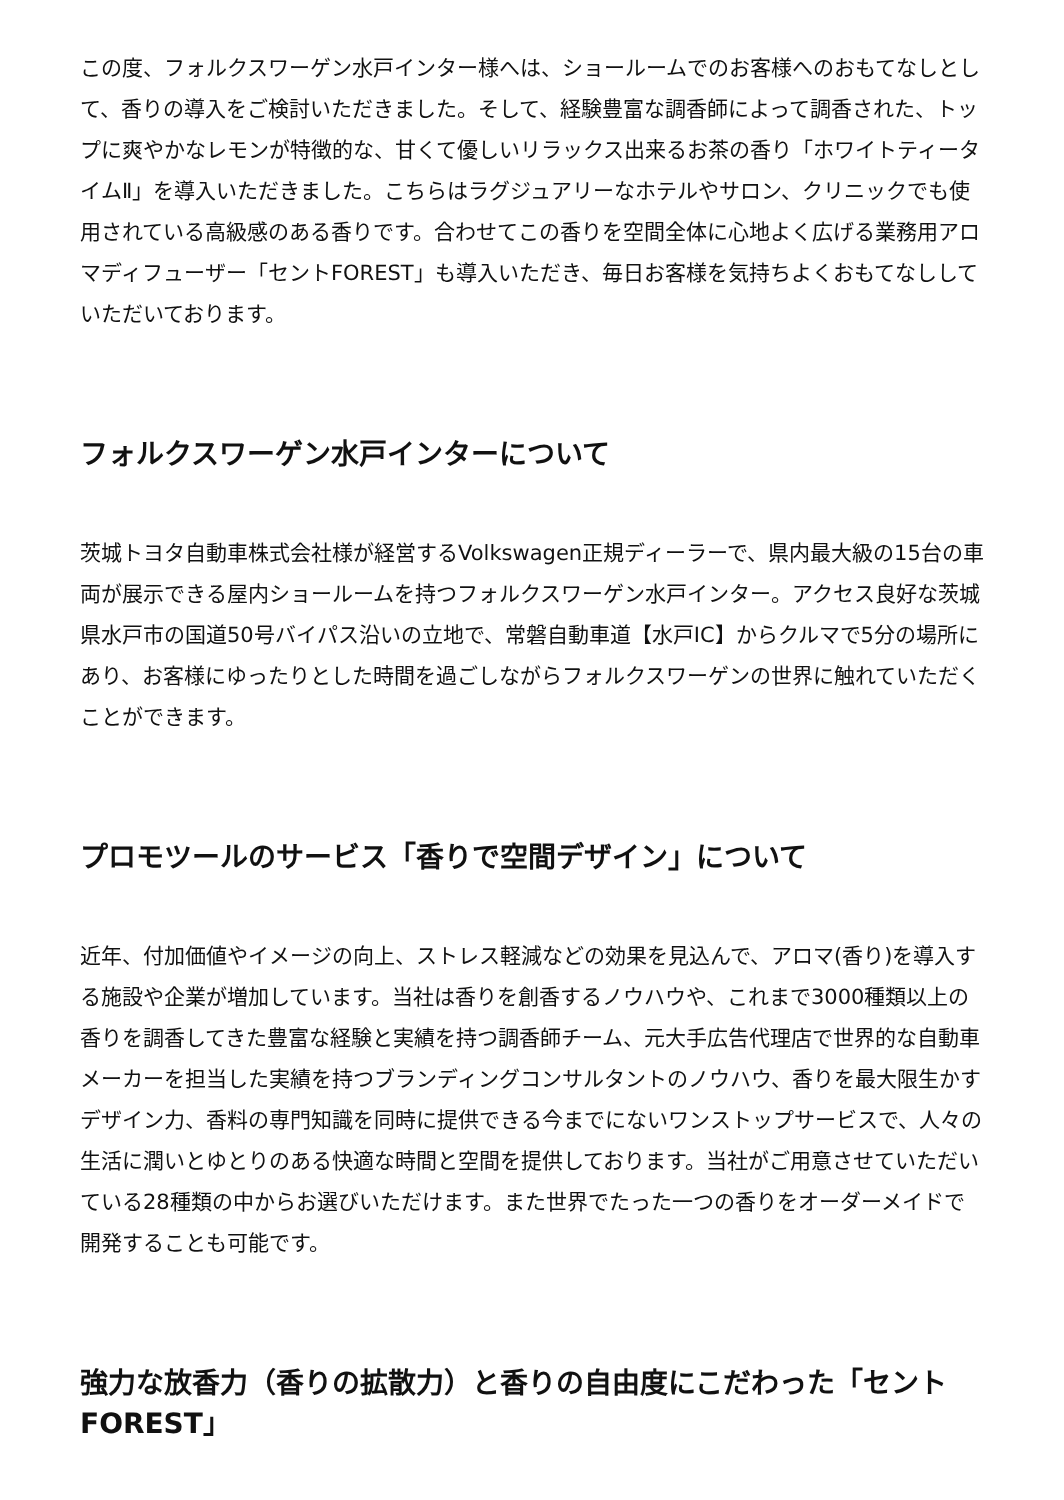この度、フォルクスワーゲン水戸インター様へは、ショールームでのお客様へのおもてなしとして、香りの導入をご検討いただきました。そして、経験豊富な調香師によって調香された、トップに爽やかなレモンが特徴的な、甘くて優しいリラックス出来るお茶の香り「ホワイトティータイムⅡ」を導入いただきました。こちらはラグジュアリーなホテルやサロン、クリニックでも使用されている高級感のある香りです。合わせてこの香りを空間全体に心地よく広げる業務用アロマディフューザー「セントFOREST」も導入いただき、毎日お客様を気持ちよくおもてなししていただいております。
フォルクスワーゲン水戸インターについて
茨城トヨタ自動車株式会社様が経営するVolkswagen正規ディーラーで、県内最大級の15台の車両が展示できる屋内ショールームを持つフォルクスワーゲン水戸インター。アクセス良好な茨城県水戸市の国道50号バイパス沿いの立地で、常磐自動車道【水戸IC】からクルマで5分の場所にあり、お客様にゆったりとした時間を過ごしながらフォルクスワーゲンの世界に触れていただくことができます。
プロモツールのサービス「香りで空間デザイン」について
近年、付加価値やイメージの向上、ストレス軽減などの効果を見込んで、アロマ(香り)を導入する施設や企業が増加しています。当社は香りを創香するノウハウや、これまで3000種類以上の香りを調香してきた豊富な経験と実績を持つ調香師チーム、元大手広告代理店で世界的な自動車メーカーを担当した実績を持つブランディングコンサルタントのノウハウ、香りを最大限生かすデザイン力、香料の専門知識を同時に提供できる今までにないワンストップサービスで、人々の生活に潤いとゆとりのある快適な時間と空間を提供しております。当社がご用意させていただいている28種類の中からお選びいただけます。また世界でたった一つの香りをオーダーメイドで開発することも可能です。
強力な放香力（香りの拡散力）と香りの自由度にこだわった「セントFOREST」